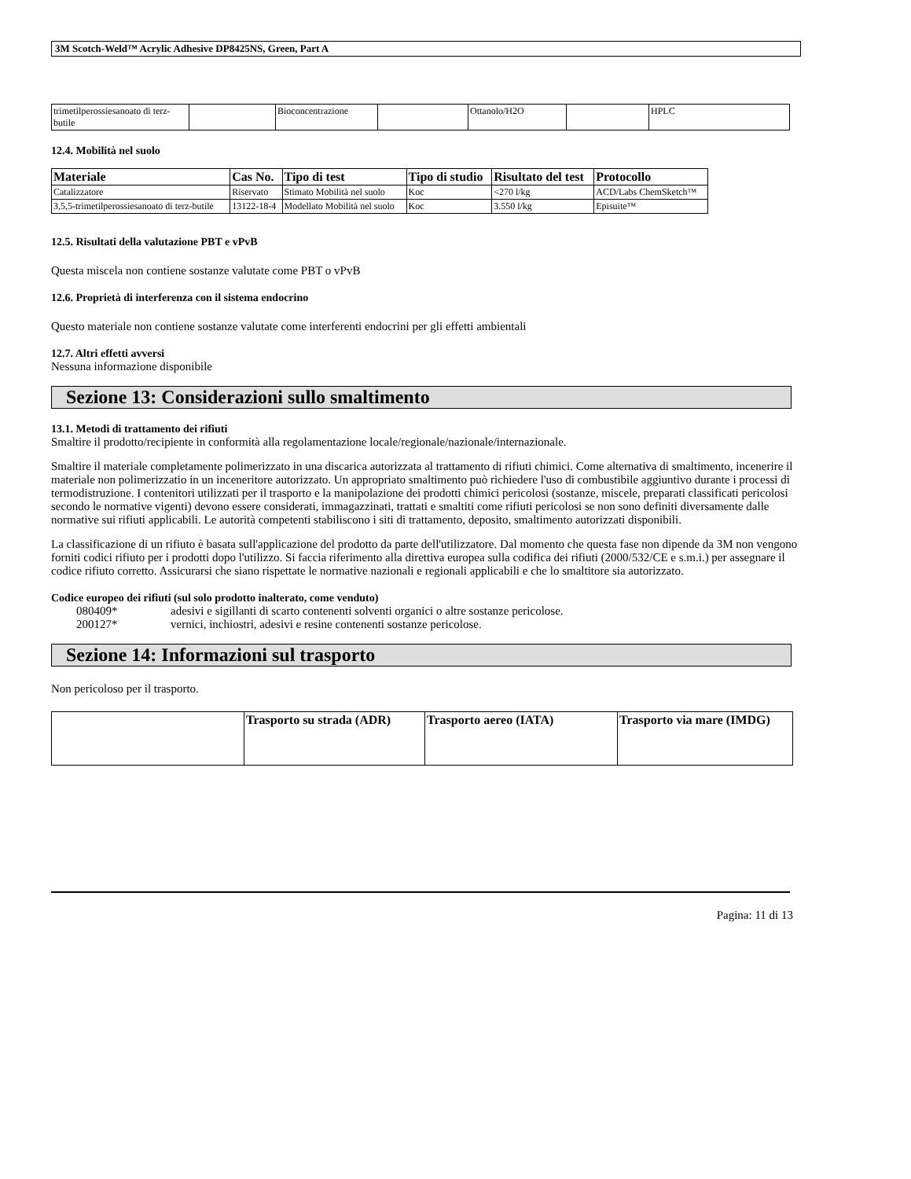3M Scotch-Weld™ Acrylic Adhesive DP8425NS, Green, Part A
| trimetilperossiesanoato di terz-butile | | Bioconcentrazione | | Ottanolo/H2O | | HPLC |
12.4. Mobilità nel suolo
| Materiale | Cas No. | Tipo di test | Tipo di studio | Risultato del test | Protocollo |
| --- | --- | --- | --- | --- | --- |
| Catalizzatore | Riservato | Stimato Mobilità nel suolo | Koc | <270 l/kg | ACD/Labs ChemSketch™ |
| 3,5,5-trimetilperossiesanoato di terz-butile | 13122-18-4 | Modellato Mobilità nel suolo | Koc | 3.550 l/kg | Episuite™ |
12.5. Risultati della valutazione PBT e vPvB
Questa miscela non contiene sostanze valutate come PBT o vPvB
12.6. Proprietà di interferenza con il sistema endocrino
Questo materiale non contiene sostanze valutate come interferenti endocrini per gli effetti ambientali
12.7. Altri effetti avversi
Nessuna informazione disponibile
Sezione 13: Considerazioni sullo smaltimento
13.1. Metodi di trattamento dei rifiuti
Smaltire il prodotto/recipiente in conformità alla regolamentazione locale/regionale/nazionale/internazionale.
Smaltire il materiale completamente polimerizzato in una discarica autorizzata al trattamento di rifiuti chimici. Come alternativa di smaltimento, incenerire il materiale non polimerizzatio in un inceneritore autorizzato. Un appropriato smaltimento può richiedere l'uso di combustibile aggiuntivo durante i processi di termodistruzione. I contenitori utilizzati per il trasporto e la manipolazione dei prodotti chimici pericolosi (sostanze, miscele, preparati classificati pericolosi secondo le normative vigenti) devono essere considerati, immagazzinati, trattati e smaltiti come rifiuti pericolosi se non sono definiti diversamente dalle normative sui rifiuti applicabili. Le autorità competenti stabiliscono i siti di trattamento, deposito, smaltimento autorizzati disponibili.
La classificazione di un rifiuto è basata sull'applicazione del prodotto da parte dell'utilizzatore. Dal momento che questa fase non dipende da 3M non vengono forniti codici rifiuto per i prodotti dopo l'utilizzo. Si faccia riferimento alla direttiva europea sulla codifica dei rifiuti (2000/532/CE e s.m.i.) per assegnare il codice rifiuto corretto. Assicurarsi che siano rispettate le normative nazionali e regionali applicabili e che lo smaltitore sia autorizzato.
Codice europeo dei rifiuti (sul solo prodotto inalterato, come venduto)
080409* adesivi e sigillanti di scarto contenenti solventi organici o altre sostanze pericolose.
200127* vernici, inchiostri, adesivi e resine contenenti sostanze pericolose.
Sezione 14: Informazioni sul trasporto
Non pericoloso per il trasporto.
| | Trasporto su strada (ADR) | Trasporto aereo (IATA) | Trasporto via mare (IMDG) |
| --- | --- | --- | --- |
Pagina: 11 di 13